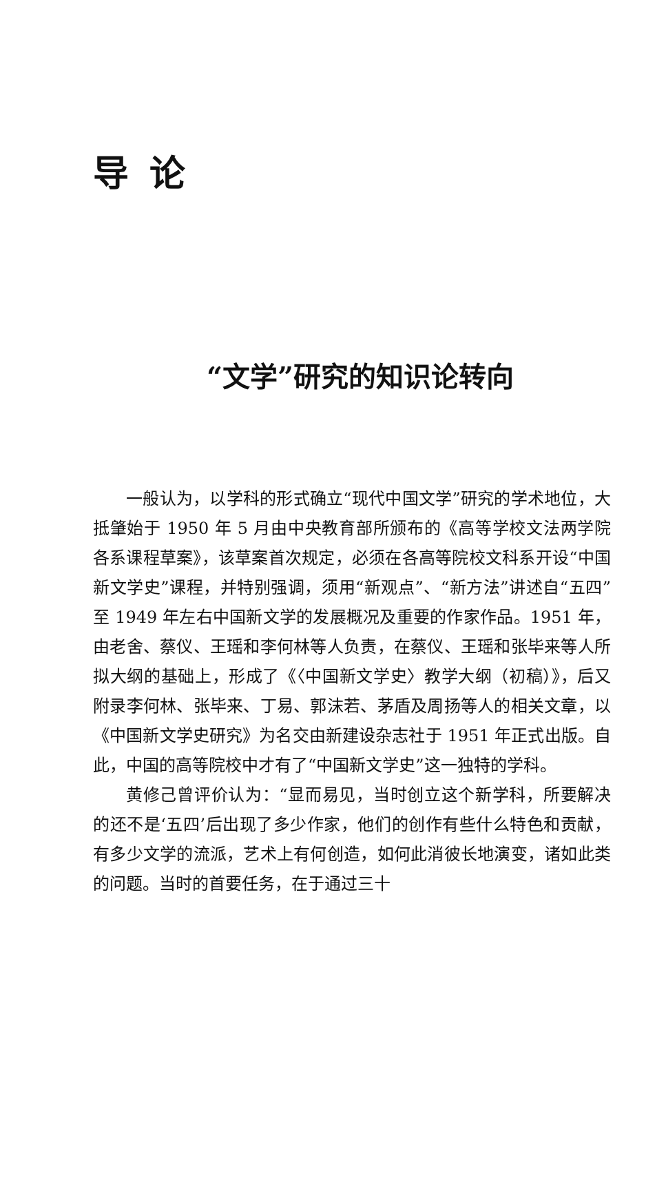导论
“文学”研究的知识论转向
一般认为，以学科的形式确立“现代中国文学”研究的学术地位，大抵肇始于 1950 年 5 月由中央教育部所颁布的《高等学校文法两学院各系课程草案》，该草案首次规定，必须在各高等院校文科系开设“中国新文学史”课程，并特别强调，须用“新观点”、“新方法”讲述自“五四”至 1949 年左右中国新文学的发展概况及重要的作家作品。1951 年，由老舍、蔡仪、王瑶和李何林等人负责，在蔡仪、王瑶和张毕来等人所拟大纲的基础上，形成了《〈中国新文学史〉教学大纲（初稿）》，后又附录李何林、张毕来、丁易、郭沫若、茅盾及周扬等人的相关文章，以《中国新文学史研究》为名交由新建设杂志社于 1951 年正式出版。自此，中国的高等院校中才有了“中国新文学史”这一独特的学科。
黄修己曾评价认为：“显而易见，当时创立这个新学科，所要解决的还不是‘五四’后出现了多少作家，他们的创作有些什么特色和贡献，有多少文学的流派，艺术上有何创造，如何此消彼长地演变，诸如此类的问题。当时的首要任务，在于通过三十